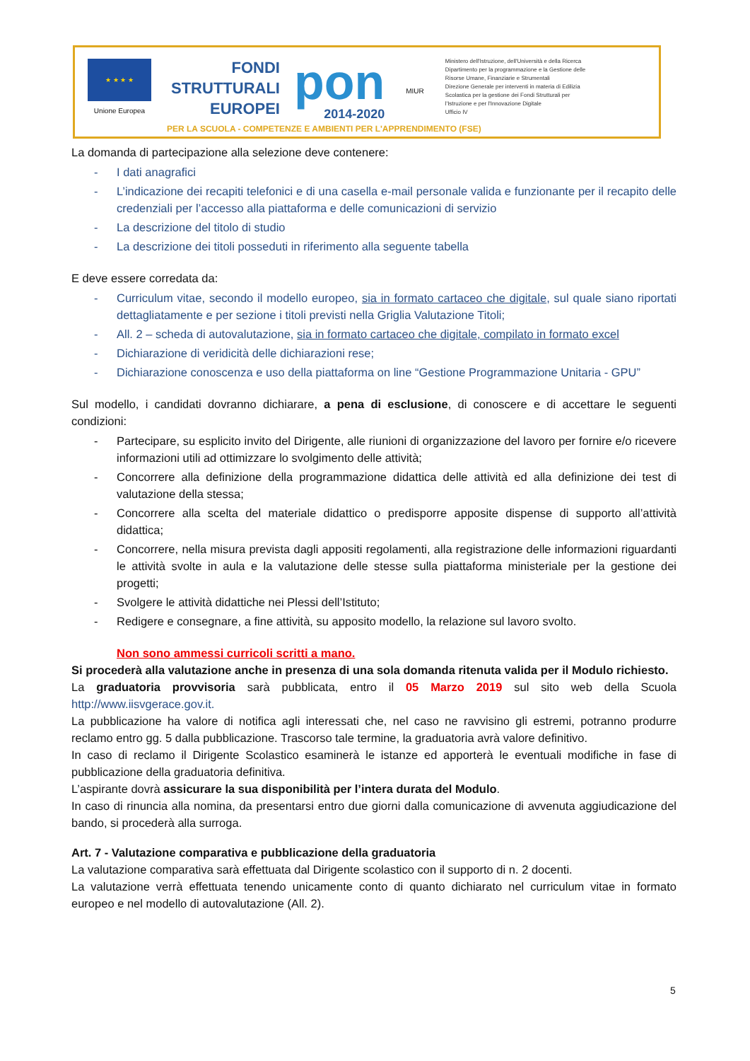★ ★ ★ ★
Unione Europea
FONDI
STRUTTURALI
EUROPEI
pon
2014-2020
MIUR
Ministero dell'Istruzione, dell'Università e della Ricerca
Dipartimento per la programmazione e la Gestione delle
Risorse Umane, Finanziarie e Strumentali
Direzione Generale per interventi in materia di Edilizia
Scolastica per la gestione dei Fondi Strutturali per
l'Istruzione e per l'Innovazione Digitale
Ufficio IV
PER LA SCUOLA - COMPETENZE E AMBIENTI PER L'APPRENDIMENTO (FSE)
La domanda di partecipazione alla selezione deve contenere:
- I dati anagrafici
- L’indicazione dei recapiti telefonici e di una casella e-mail personale valida e funzionante per il recapito delle credenziali per l’accesso alla piattaforma e delle comunicazioni di servizio
- La descrizione del titolo di studio
- La descrizione dei titoli posseduti in riferimento alla seguente tabella
E deve essere corredata da:
- Curriculum vitae, secondo il modello europeo, sia in formato cartaceo che digitale, sul quale siano riportati dettagliatamente e per sezione i titoli previsti nella Griglia Valutazione Titoli;
- All. 2 – scheda di autovalutazione, sia in formato cartaceo che digitale, compilato in formato excel
- Dichiarazione di veridicità delle dichiarazioni rese;
- Dichiarazione conoscenza e uso della piattaforma on line “Gestione Programmazione Unitaria - GPU”
Sul modello, i candidati dovranno dichiarare, a pena di esclusione, di conoscere e di accettare le seguenti condizioni:
- Partecipare, su esplicito invito del Dirigente, alle riunioni di organizzazione del lavoro per fornire e/o ricevere informazioni utili ad ottimizzare lo svolgimento delle attività;
- Concorrere alla definizione della programmazione didattica delle attività ed alla definizione dei test di valutazione della stessa;
- Concorrere alla scelta del materiale didattico o predisporre apposite dispense di supporto all’attività didattica;
- Concorrere, nella misura prevista dagli appositi regolamenti, alla registrazione delle informazioni riguardanti le attività svolte in aula e la valutazione delle stesse sulla piattaforma ministeriale per la gestione dei progetti;
- Svolgere le attività didattiche nei Plessi dell’Istituto;
- Redigere e consegnare, a fine attività, su apposito modello, la relazione sul lavoro svolto.
Non sono ammessi curricoli scritti a mano.
Si procederà alla valutazione anche in presenza di una sola domanda ritenuta valida per il Modulo richiesto.
La graduatoria provvisoria sarà pubblicata, entro il 05 Marzo 2019 sul sito web della Scuola http://www.iisvgerace.gov.it.
La pubblicazione ha valore di notifica agli interessati che, nel caso ne ravvisino gli estremi, potranno produrre reclamo entro gg. 5 dalla pubblicazione. Trascorso tale termine, la graduatoria avrà valore definitivo.
In caso di reclamo il Dirigente Scolastico esaminerà le istanze ed apporterà le eventuali modifiche in fase di pubblicazione della graduatoria definitiva.
L’aspirante dovrà assicurare la sua disponibilità per l’intera durata del Modulo.
In caso di rinuncia alla nomina, da presentarsi entro due giorni dalla comunicazione di avvenuta aggiudicazione del bando, si procederà alla surroga.
Art. 7 - Valutazione comparativa e pubblicazione della graduatoria
La valutazione comparativa sarà effettuata dal Dirigente scolastico con il supporto di n. 2 docenti.
La valutazione verrà effettuata tenendo unicamente conto di quanto dichiarato nel curriculum vitae in formato europeo e nel modello di autovalutazione (All. 2).
5